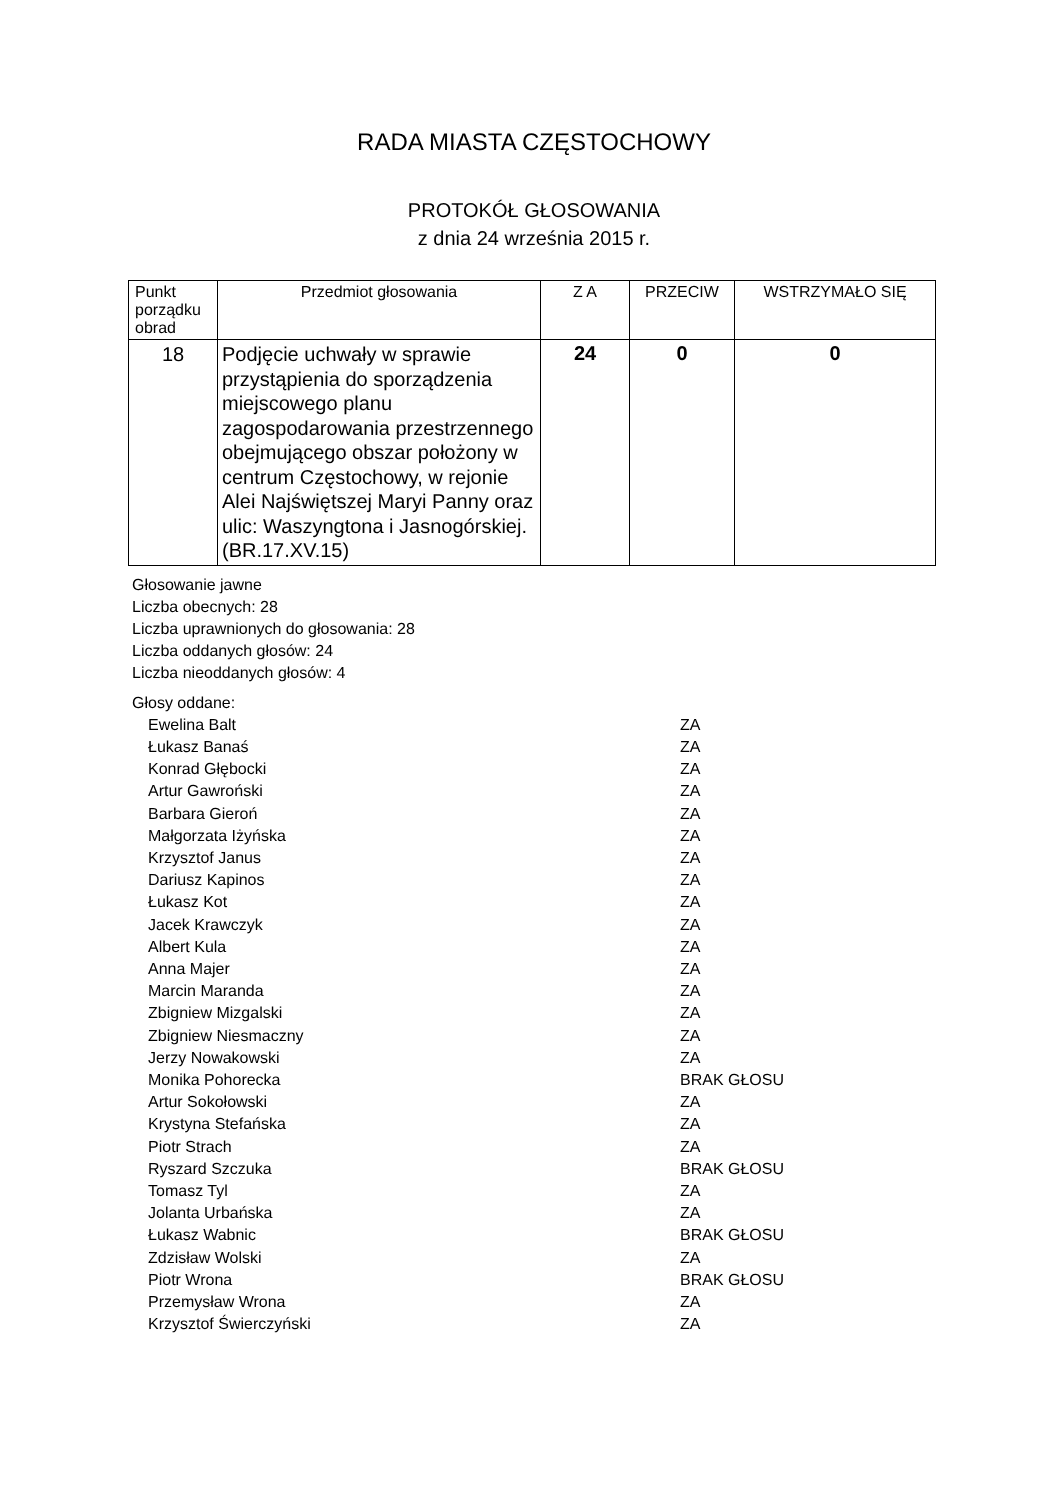RADA MIASTA CZĘSTOCHOWY
PROTOKÓŁ GŁOSOWANIA
z dnia 24 września 2015 r.
| Punkt porządku obrad | Przedmiot głosowania | Z A | PRZECIW | WSTRZYMAŁO SIĘ |
| --- | --- | --- | --- | --- |
| 18 | Podjęcie uchwały w sprawie przystąpienia do sporządzenia miejscowego planu zagospodarowania przestrzennego obejmującego obszar położony w centrum Częstochowy, w rejonie Alei Najświętszej Maryi Panny oraz ulic: Waszyngtona i Jasnogórskiej.(BR.17.XV.15) | 24 | 0 | 0 |
Głosowanie jawne
Liczba obecnych: 28
Liczba uprawnionych do głosowania: 28
Liczba oddanych głosów: 24
Liczba nieoddanych głosów: 4
Głosy oddane:
Ewelina Balt ZA
Łukasz Banaś ZA
Konrad Głębocki ZA
Artur Gawroński ZA
Barbara Gieroń ZA
Małgorzata Iżyńska ZA
Krzysztof Janus ZA
Dariusz Kapinos ZA
Łukasz Kot ZA
Jacek Krawczyk ZA
Albert Kula ZA
Anna Majer ZA
Marcin Maranda ZA
Zbigniew Mizgalski ZA
Zbigniew Niesmaczny ZA
Jerzy Nowakowski ZA
Monika Pohorecka BRAK GŁOSU
Artur Sokołowski ZA
Krystyna Stefańska ZA
Piotr Strach ZA
Ryszard Szczuka BRAK GŁOSU
Tomasz Tyl ZA
Jolanta Urbańska ZA
Łukasz Wabnic BRAK GŁOSU
Zdzisław Wolski ZA
Piotr Wrona BRAK GŁOSU
Przemysław Wrona ZA
Krzysztof Świerczyński ZA